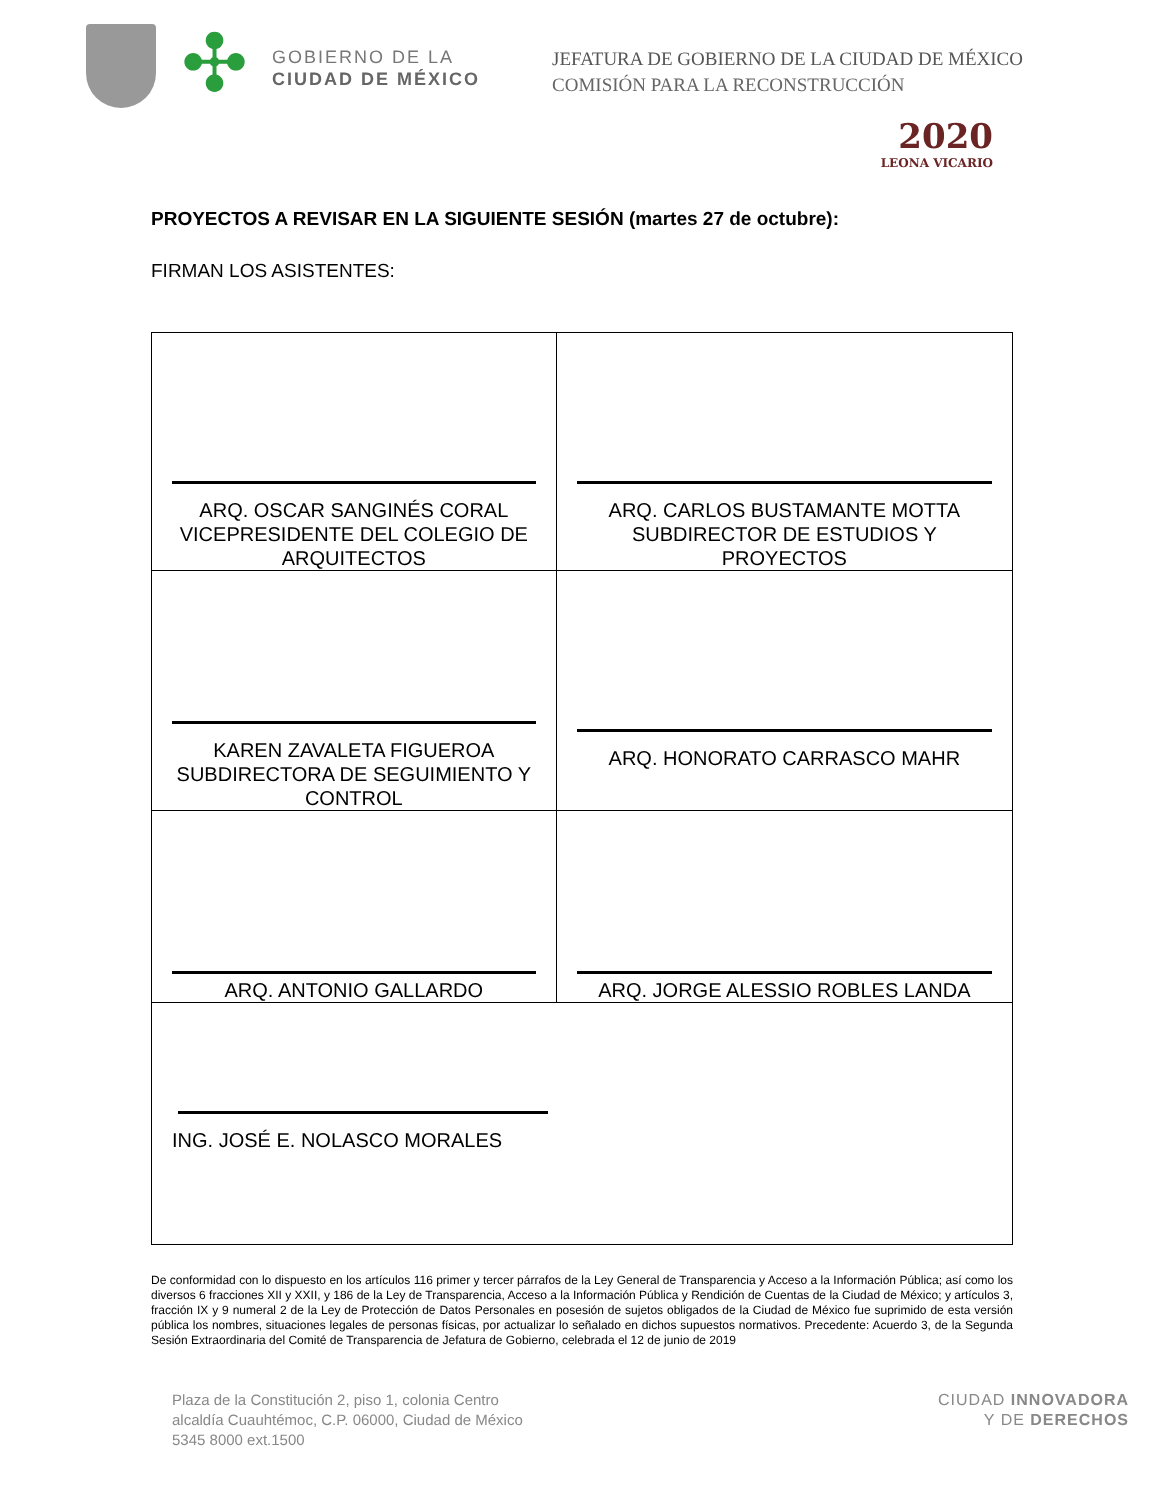✣
GOBIERNO DE LA
CIUDAD DE MÉXICO
JEFATURA DE GOBIERNO DE LA CIUDAD DE MÉXICO
COMISIÓN PARA LA RECONSTRUCCIÓN
2020
LEONA VICARIO
PROYECTOS A REVISAR EN LA SIGUIENTE SESIÓN (martes 27 de octubre):
FIRMAN LOS ASISTENTES:
| ARQ. OSCAR SANGINÉS CORAL VICEPRESIDENTE DEL COLEGIO DE ARQUITECTOS | ARQ. CARLOS BUSTAMANTE MOTTA SUBDIRECTOR DE ESTUDIOS Y PROYECTOS |
| KAREN ZAVALETA FIGUEROA SUBDIRECTORA DE SEGUIMIENTO Y CONTROL | ARQ. HONORATO CARRASCO MAHR |
| ARQ. ANTONIO GALLARDO | ARQ. JORGE ALESSIO ROBLES LANDA |
| ING. JOSÉ E. NOLASCO MORALES | |
De conformidad con lo dispuesto en los artículos 116 primer y tercer párrafos de la Ley General de Transparencia y Acceso a la Información Pública; así como los diversos 6 fracciones XII y XXII, y 186 de la Ley de Transparencia, Acceso a la Información Pública y Rendición de Cuentas de la Ciudad de México; y artículos 3, fracción IX y 9 numeral 2 de la Ley de Protección de Datos Personales en posesión de sujetos obligados de la Ciudad de México fue suprimido de esta versión pública los nombres, situaciones legales de personas físicas, por actualizar lo señalado en dichos supuestos normativos. Precedente: Acuerdo 3, de la Segunda Sesión Extraordinaria del Comité de Transparencia de Jefatura de Gobierno, celebrada el 12 de junio de 2019
Plaza de la Constitución 2, piso 1, colonia Centro
alcaldía Cuauhtémoc, C.P. 06000, Ciudad de México
5345 8000 ext.1500
CIUDAD INNOVADORA
Y DE DERECHOS